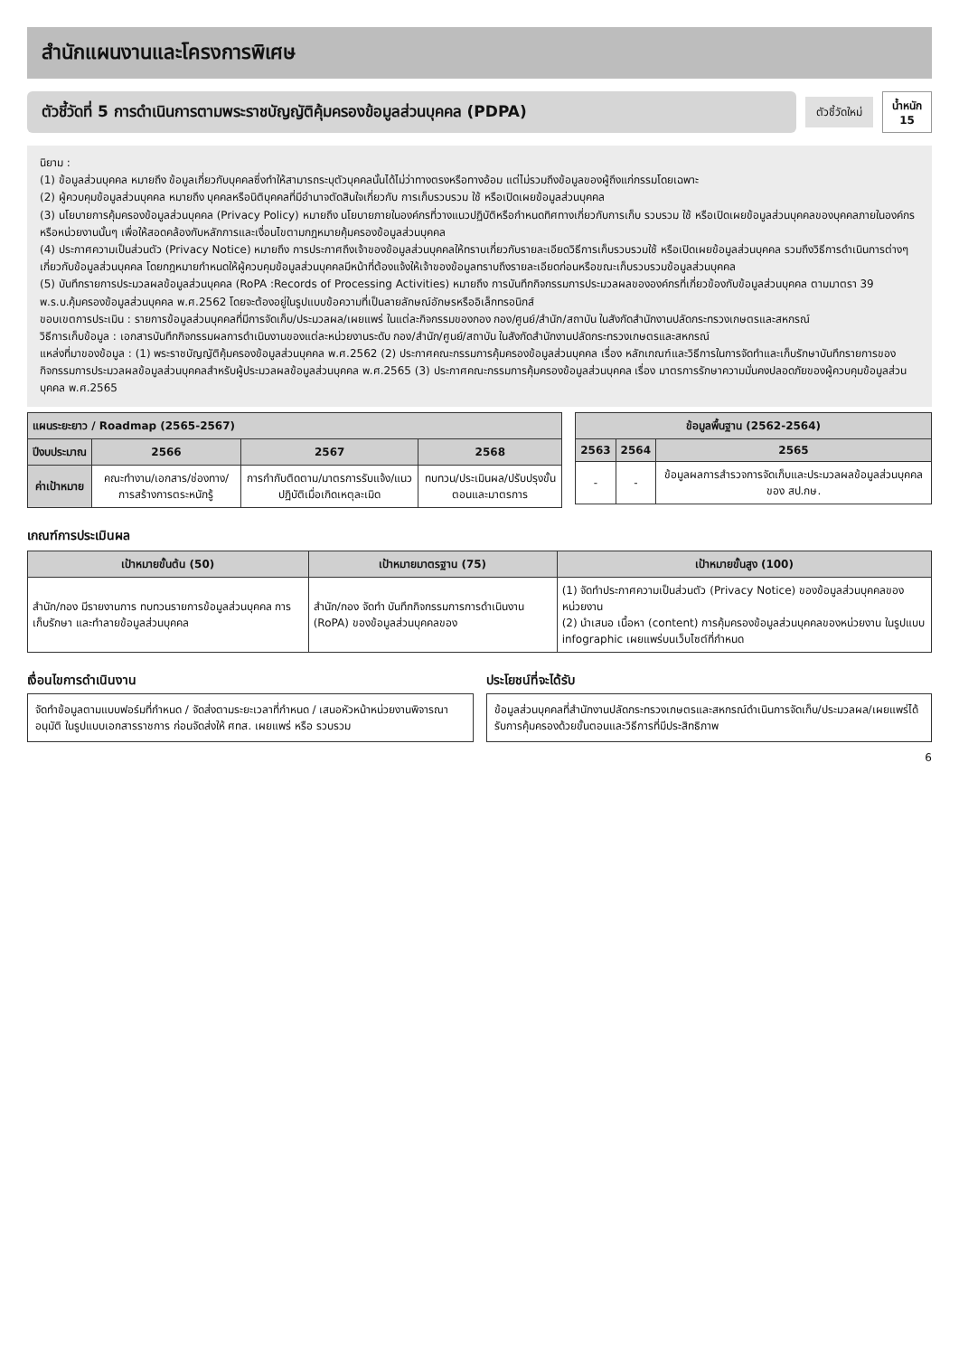สำนักแผนงานและโครงการพิเศษ
ตัวชี้วัดที่ 5 การดำเนินการตามพระราชบัญญัติคุ้มครองข้อมูลส่วนบุคคล (PDPA)
ตัวชี้วัดใหม่
น้ำหนัก
15
นิยาม :
(1) ข้อมูลส่วนบุคคล หมายถึง ข้อมูลเกี่ยวกับบุคคลซึ่งทำให้สามารถระบุตัวบุคคลนั้นได้ไม่ว่าทางตรงหรือทางอ้อม แต่ไม่รวมถึงข้อมูลของผู้ถึงแก่กรรมโดยเฉพาะ
(2) ผู้ควบคุมข้อมูลส่วนบุคคล หมายถึง บุคคลหรือนิติบุคคลที่มีอำนาจตัดสินใจเกี่ยวกับ การเก็บรวบรวม ใช้ หรือเปิดเผยข้อมูลส่วนบุคคล
(3) นโยบายการคุ้มครองข้อมูลส่วนบุคคล (Privacy Policy) หมายถึง นโยบายภายในองค์กรที่วางแนวปฏิบัติหรือกำหนดทิศทางเกี่ยวกับการเก็บ รวบรวม ใช้ หรือเปิดเผยข้อมูลส่วนบุคคลของบุคคลภายในองค์กรหรือหน่วยงานนั้นๆ เพื่อให้สอดคล้องกับหลักการและเงื่อนไขตามกฎหมายคุ้มครองข้อมูลส่วนบุคคล
(4) ประกาศความเป็นส่วนตัว (Privacy Notice) หมายถึง การประกาศถึงเจ้าของข้อมูลส่วนบุคคลให้ทราบเกี่ยวกับรายละเอียดวิธีการเก็บรวบรวมใช้ หรือเปิดเผยข้อมูลส่วนบุคคล รวมถึงวิธีการดำเนินการต่างๆ เกี่ยวกับข้อมูลส่วนบุคคล โดยกฎหมายกำหนดให้ผู้ควบคุมข้อมูลส่วนบุคคลมีหน้าที่ต้องแจ้งให้เจ้าของข้อมูลทราบถึงรายละเอียดก่อนหรือขณะเก็บรวบรวมข้อมูลส่วนบุคคล
(5) บันทึกรายการประมวลผลข้อมูลส่วนบุคคล (RoPA :Records of Processing Activities) หมายถึง การบันทึกกิจกรรมการประมวลผลขององค์กรที่เกี่ยวข้องกับข้อมูลส่วนบุคคล ตามมาตรา 39 พ.ร.บ.คุ้มครองข้อมูลส่วนบุคคล พ.ศ.2562 โดยจะต้องอยู่ในรูปแบบข้อความที่เป็นลายลักษณ์อักษรหรืออิเล็กทรอนิกส์
ขอบเขตการประเมิน : รายการข้อมูลส่วนบุคคลที่มีการจัดเก็บ/ประมวลผล/เผยแพร่ ในแต่ละกิจกรรมของกอง กอง/ศูนย์/สำนัก/สถาบัน ในสังกัดสำนักงานปลัดกระทรวงเกษตรและสหกรณ์
วิธีการเก็บข้อมูล : เอกสารบันทึกกิจกรรมผลการดำเนินงานของแต่ละหน่วยงานระดับ กอง/สำนัก/ศูนย์/สถาบัน ในสังกัดสำนักงานปลัดกระทรวงเกษตรและสหกรณ์
แหล่งที่มาของข้อมูล : (1) พระราชบัญญัติคุ้มครองข้อมูลส่วนบุคคล พ.ศ.2562 (2) ประกาศคณะกรรมการคุ้มครองข้อมูลส่วนบุคคล เรื่อง หลักเกณฑ์และวิธีการในการจัดทำและเก็บรักษาบันทึกรายการของกิจกรรมการประมวลผลข้อมูลส่วนบุคคลสำหรับผู้ประมวลผลข้อมูลส่วนบุคคล พ.ศ.2565 (3) ประกาศคณะกรรมการคุ้มครองข้อมูลส่วนบุคคล เรื่อง มาตรการรักษาความมั่นคงปลอดภัยของผู้ควบคุมข้อมูลส่วนบุคคล พ.ศ.2565
| แผนระยะยาว / Roadmap (2565-2567) | | | |
| --- | --- | --- | --- |
| ปีงบประมาณ | 2566 | 2567 | 2568 |
| ค่าเป้าหมาย | คณะทำงาน/เอกสาร/ช่องทาง/การสร้างการตระหนักรู้ | การกำกับติดตาม/มาตรการรับแจ้ง/แนวปฏิบัติเมื่อเกิดเหตุละเมิด | ทบทวน/ประเมินผล/ปรับปรุงขั้นตอนและมาตรการ |
| ข้อมูลพื้นฐาน (2562-2564) | | |
| --- | --- | --- |
| 2563 | 2564 | 2565 |
| - | - | ข้อมูลผลการสำรวจการจัดเก็บและประมวลผลข้อมูลส่วนบุคคลของ สป.กษ. |
เกณฑ์การประเมินผล
| เป้าหมายขั้นต้น (50) | เป้าหมายมาตรฐาน (75) | เป้าหมายขั้นสูง (100) |
| --- | --- | --- |
| สำนัก/กอง มีรายงานการ ทบทวนรายการข้อมูลส่วนบุคคล การเก็บรักษา และทำลายข้อมูลส่วนบุคคล | สำนัก/กอง จัดทำ บันทึกกิจกรรมการการดำเนินงาน (RoPA) ของข้อมูลส่วนบุคคลของ | (1) จัดทำประกาศความเป็นส่วนตัว (Privacy Notice) ของข้อมูลส่วนบุคคลของหน่วยงาน (2) นำเสนอ เนื้อหา (content) การคุ้มครองข้อมูลส่วนบุคคลของหน่วยงาน ในรูปแบบ infographic เผยแพร่บนเว็บไซต์ที่กำหนด |
เงื่อนไขการดำเนินงาน
จัดทำข้อมูลตามแบบฟอร์มที่กำหนด / จัดส่งตามระยะเวลาที่กำหนด / เสนอหัวหน้าหน่วยงานพิจารณาอนุมัติ ในรูปแบบเอกสารราชการ ก่อนจัดส่งให้ ศทส. เผยแพร่ หรือ รวบรวม
ประโยชน์ที่จะได้รับ
ข้อมูลส่วนบุคคลที่สำนักงานปลัดกระทรวงเกษตรและสหกรณ์ดำเนินการจัดเก็บ/ประมวลผล/เผยแพร่ได้รับการคุ้มครองด้วยขั้นตอนและวิธีการที่มีประสิทธิภาพ
6